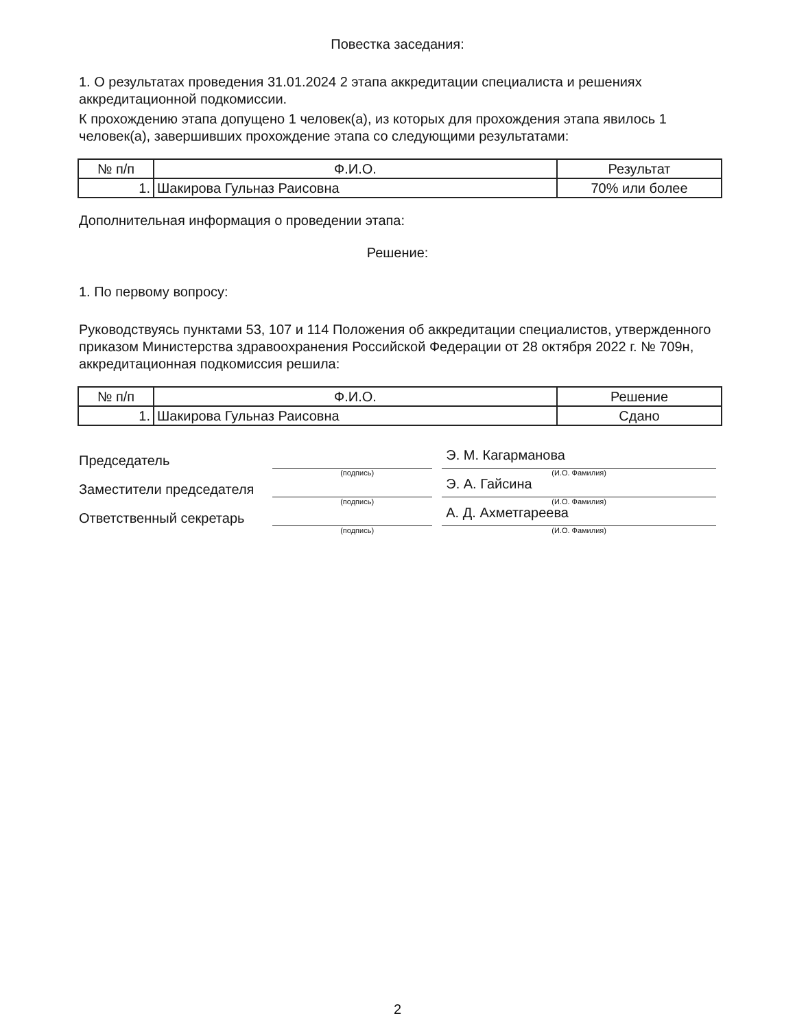Повестка заседания:
1. О результатах проведения 31.01.2024 2 этапа аккредитации специалиста и решениях аккредитационной подкомиссии.
К прохождению этапа допущено 1 человек(а), из которых для прохождения этапа явилось 1 человек(а), завершивших прохождение этапа со следующими результатами:
| № п/п | Ф.И.О. | Результат |
| 1. | Шакирова Гульназ Раисовна | 70% или более |
Дополнительная информация о проведении этапа:
Решение:
1. По первому вопросу:
Руководствуясь пунктами 53, 107 и 114 Положения об аккредитации специалистов, утвержденного приказом Министерства здравоохранения Российской Федерации от 28 октября 2022 г. № 709н, аккредитационная подкомиссия решила:
| № п/п | Ф.И.О. | Решение |
| 1. | Шакирова Гульназ Раисовна | Сдано |
Председатель
Э. М. Кагарманова
(подпись) (И.О. Фамилия)
Заместители председателя
Э. А. Гайсина
(подпись) (И.О. Фамилия)
Ответственный секретарь
А. Д. Ахметгареева
(подпись) (И.О. Фамилия)
2